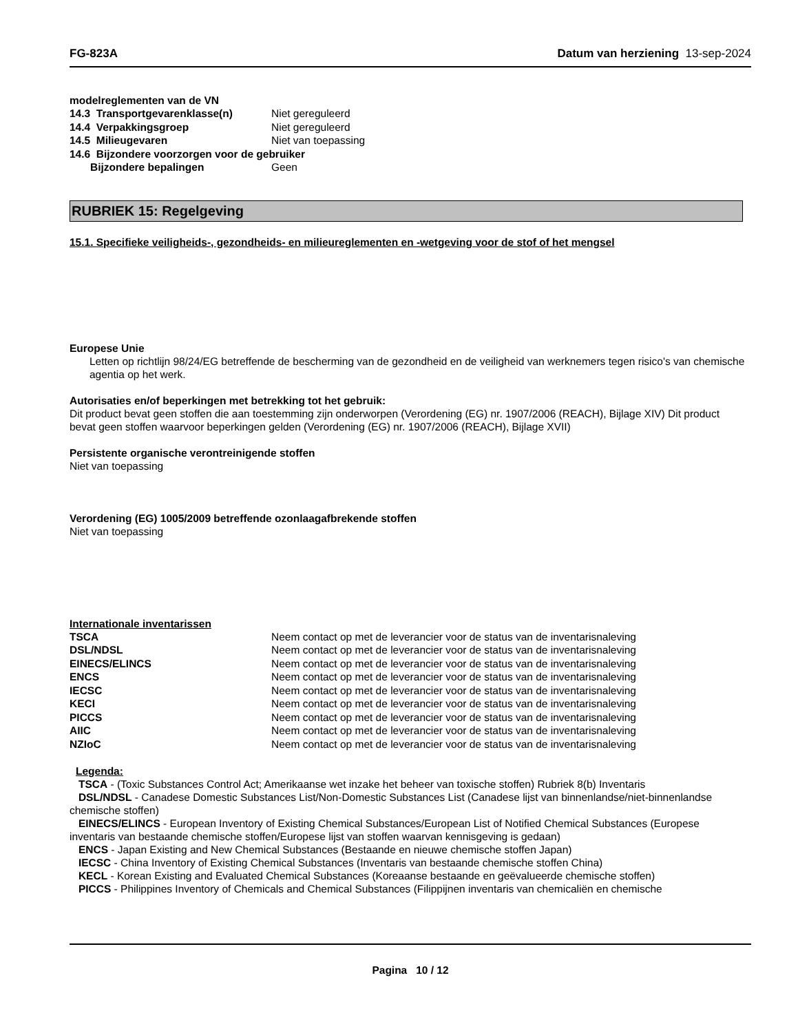FG-823A Datum van herziening 13-sep-2024
modelreglementen van de VN
| 14.3 Transportgevarenklasse(n) | Niet gereguleerd |
| 14.4 Verpakkingsgroep | Niet gereguleerd |
| 14.5 Milieugevaren | Niet van toepassing |
| 14.6 Bijzondere voorzorgen voor de gebruiker | |
| Bijzondere bepalingen | Geen |
RUBRIEK 15: Regelgeving
15.1. Specifieke veiligheids-, gezondheids- en milieureglementen en -wetgeving voor de stof of het mengsel
Europese Unie
Letten op richtlijn 98/24/EG betreffende de bescherming van de gezondheid en de veiligheid van werknemers tegen risico's van chemische agentia op het werk.
Autorisaties en/of beperkingen met betrekking tot het gebruik:
Dit product bevat geen stoffen die aan toestemming zijn onderworpen (Verordening (EG) nr. 1907/2006 (REACH), Bijlage XIV) Dit product bevat geen stoffen waarvoor beperkingen gelden (Verordening (EG) nr. 1907/2006 (REACH), Bijlage XVII)
Persistente organische verontreinigende stoffen
Niet van toepassing
Verordening (EG) 1005/2009 betreffende ozonlaagafbrekende stoffen
Niet van toepassing
Internationale inventarissen
| TSCA | Neem contact op met de leverancier voor de status van de inventarisnaleving |
| DSL/NDSL | Neem contact op met de leverancier voor de status van de inventarisnaleving |
| EINECS/ELINCS | Neem contact op met de leverancier voor de status van de inventarisnaleving |
| ENCS | Neem contact op met de leverancier voor de status van de inventarisnaleving |
| IECSC | Neem contact op met de leverancier voor de status van de inventarisnaleving |
| KECI | Neem contact op met de leverancier voor de status van de inventarisnaleving |
| PICCS | Neem contact op met de leverancier voor de status van de inventarisnaleving |
| AIIC | Neem contact op met de leverancier voor de status van de inventarisnaleving |
| NZIoC | Neem contact op met de leverancier voor de status van de inventarisnaleving |
Legenda:
TSCA - (Toxic Substances Control Act; Amerikaanse wet inzake het beheer van toxische stoffen) Rubriek 8(b) Inventaris
DSL/NDSL - Canadese Domestic Substances List/Non-Domestic Substances List (Canadese lijst van binnenlandse/niet-binnenlandse chemische stoffen)
EINECS/ELINCS - European Inventory of Existing Chemical Substances/European List of Notified Chemical Substances (Europese inventaris van bestaande chemische stoffen/Europese lijst van stoffen waarvan kennisgeving is gedaan)
ENCS - Japan Existing and New Chemical Substances (Bestaande en nieuwe chemische stoffen Japan)
IECSC - China Inventory of Existing Chemical Substances (Inventaris van bestaande chemische stoffen China)
KECL - Korean Existing and Evaluated Chemical Substances (Koreaanse bestaande en geëvalueerde chemische stoffen)
PICCS - Philippines Inventory of Chemicals and Chemical Substances (Filippijnen inventaris van chemicaliën en chemische
Pagina 10 / 12